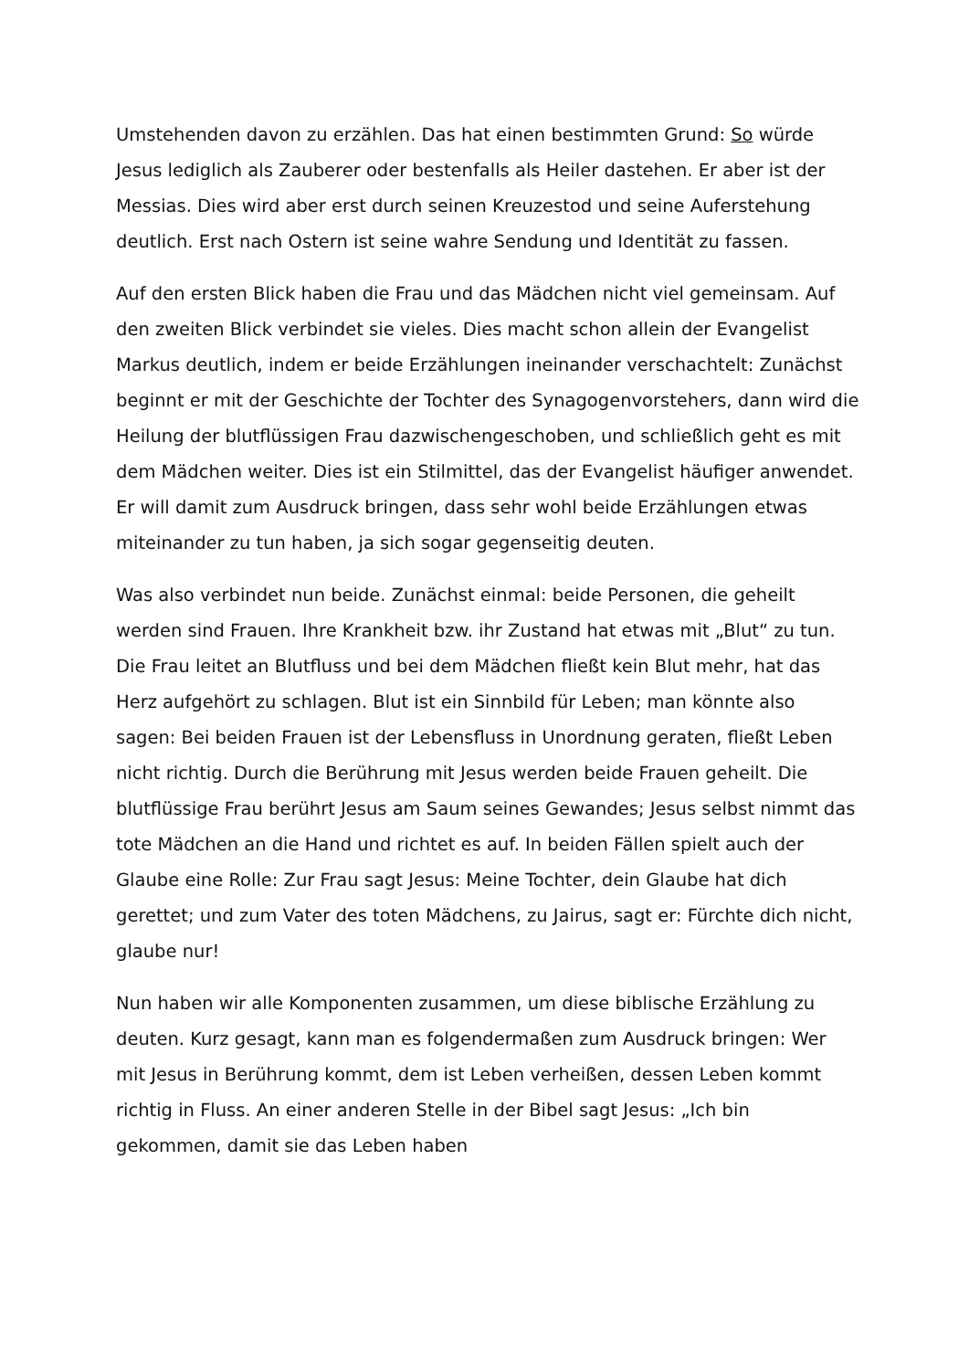Umstehenden davon zu erzählen. Das hat einen bestimmten Grund: So würde Jesus lediglich als Zauberer oder bestenfalls als Heiler dastehen. Er aber ist der Messias. Dies wird aber erst durch seinen Kreuzestod und seine Auferstehung deutlich. Erst nach Ostern ist seine wahre Sendung und Identität zu fassen.
Auf den ersten Blick haben die Frau und das Mädchen nicht viel gemeinsam. Auf den zweiten Blick verbindet sie vieles. Dies macht schon allein der Evangelist Markus deutlich, indem er beide Erzählungen ineinander verschachtelt: Zunächst beginnt er mit der Geschichte der Tochter des Synagogenvorstehers, dann wird die Heilung der blutflüssigen Frau dazwischengeschoben, und schließlich geht es mit dem Mädchen weiter. Dies ist ein Stilmittel, das der Evangelist häufiger anwendet. Er will damit zum Ausdruck bringen, dass sehr wohl beide Erzählungen etwas miteinander zu tun haben, ja sich sogar gegenseitig deuten.
Was also verbindet nun beide. Zunächst einmal: beide Personen, die geheilt werden sind Frauen. Ihre Krankheit bzw. ihr Zustand hat etwas mit „Blut“ zu tun. Die Frau leitet an Blutfluss und bei dem Mädchen fließt kein Blut mehr, hat das Herz aufgehört zu schlagen. Blut ist ein Sinnbild für Leben; man könnte also sagen: Bei beiden Frauen ist der Lebensfluss in Unordnung geraten, fließt Leben nicht richtig. Durch die Berührung mit Jesus werden beide Frauen geheilt. Die blutflüssige Frau berührt Jesus am Saum seines Gewandes; Jesus selbst nimmt das tote Mädchen an die Hand und richtet es auf. In beiden Fällen spielt auch der Glaube eine Rolle: Zur Frau sagt Jesus: Meine Tochter, dein Glaube hat dich gerettet; und zum Vater des toten Mädchens, zu Jairus, sagt er: Fürchte dich nicht, glaube nur!
Nun haben wir alle Komponenten zusammen, um diese biblische Erzählung zu deuten. Kurz gesagt, kann man es folgendermaßen zum Ausdruck bringen: Wer mit Jesus in Berührung kommt, dem ist Leben verheißen, dessen Leben kommt richtig in Fluss. An einer anderen Stelle in der Bibel sagt Jesus: „Ich bin gekommen, damit sie das Leben haben